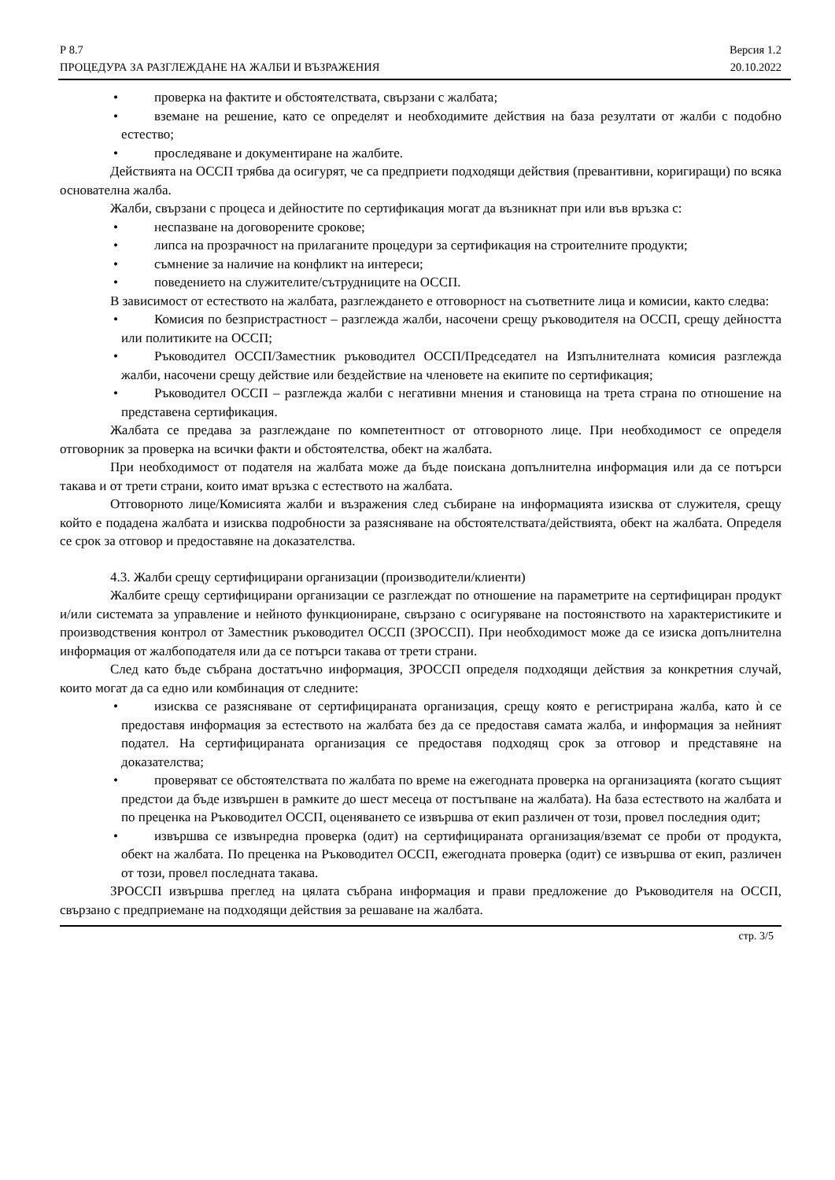Р 8.7 Версия 1.2
ПРОЦЕДУРА ЗА РАЗГЛЕЖДАНЕ НА ЖАЛБИ И ВЪЗРАЖЕНИЯ 20.10.2022
• проверка на фактите и обстоятелствата, свързани с жалбата;
• вземане на решение, като се определят и необходимите действия на база резултати от жалби с подобно естество;
• проследяване и документиране на жалбите.
Действията на ОССП трябва да осигурят, че са предприети подходящи действия (превантивни, коригиращи) по всяка основателна жалба.
Жалби, свързани с процеса и дейностите по сертификация могат да възникнат при или във връзка с:
• неспазване на договорените срокове;
• липса на прозрачност на прилаганите процедури за сертификация на строителните продукти;
• съмнение за наличие на конфликт на интереси;
• поведението на служителите/сътрудниците на ОССП.
В зависимост от естеството на жалбата, разглеждането е отговорност на съответните лица и комисии, както следва:
• Комисия по безпристрастност – разглежда жалби, насочени срещу ръководителя на ОССП, срещу дейността или политиките на ОССП;
• Ръководител ОССП/Заместник ръководител ОССП/Председател на Изпълнителната комисия разглежда жалби, насочени срещу действие или бездействие на членовете на екипите по сертификация;
• Ръководител ОССП – разглежда жалби с негативни мнения и становища на трета страна по отношение на представена сертификация.
Жалбата се предава за разглеждане по компетентност от отговорното лице. При необходимост се определя отговорник за проверка на всички факти и обстоятелства, обект на жалбата.
При необходимост от подателя на жалбата може да бъде поискана допълнителна информация или да се потърси такава и от трети страни, които имат връзка с естеството на жалбата.
Отговорното лице/Комисията жалби и възражения след събиране на информацията изисква от служителя, срещу който е подадена жалбата и изисква подробности за разясняване на обстоятелствата/действията, обект на жалбата. Определя се срок за отговор и предоставяне на доказателства.
4.3. Жалби срещу сертифицирани организации (производители/клиенти)
Жалбите срещу сертифицирани организации се разглеждат по отношение на параметрите на сертифициран продукт и/или системата за управление и нейното функциониране, свързано с осигуряване на постоянството на характеристиките и производствения контрол от Заместник ръководител ОССП (ЗРОССП). При необходимост може да се изиска допълнителна информация от жалбоподателя или да се потърси такава от трети страни.
След като бъде събрана достатъчно информация, ЗРОССП определя подходящи действия за конкретния случай, които могат да са едно или комбинация от следните:
• изисква се разясняване от сертифицираната организация, срещу която е регистрирана жалба, като ѝ се предоставя информация за естеството на жалбата без да се предоставя самата жалба, и информация за нейният подател. На сертифицираната организация се предоставя подходящ срок за отговор и представяне на доказателства;
• проверяват се обстоятелствата по жалбата по време на ежегодната проверка на организацията (когато същият предстои да бъде извършен в рамките до шест месеца от постъпване на жалбата). На база естеството на жалбата и по преценка на Ръководител ОССП, оценяването се извършва от екип различен от този, провел последния одит;
• извършва се извънредна проверка (одит) на сертифицираната организация/вземат се проби от продукта, обект на жалбата. По преценка на Ръководител ОССП, ежегодната проверка (одит) се извършва от екип, различен от този, провел последната такава.
ЗРОССП извършва преглед на цялата събрана информация и прави предложение до Ръководителя на ОССП, свързано с предприемане на подходящи действия за решаване на жалбата.
стр. 3/5